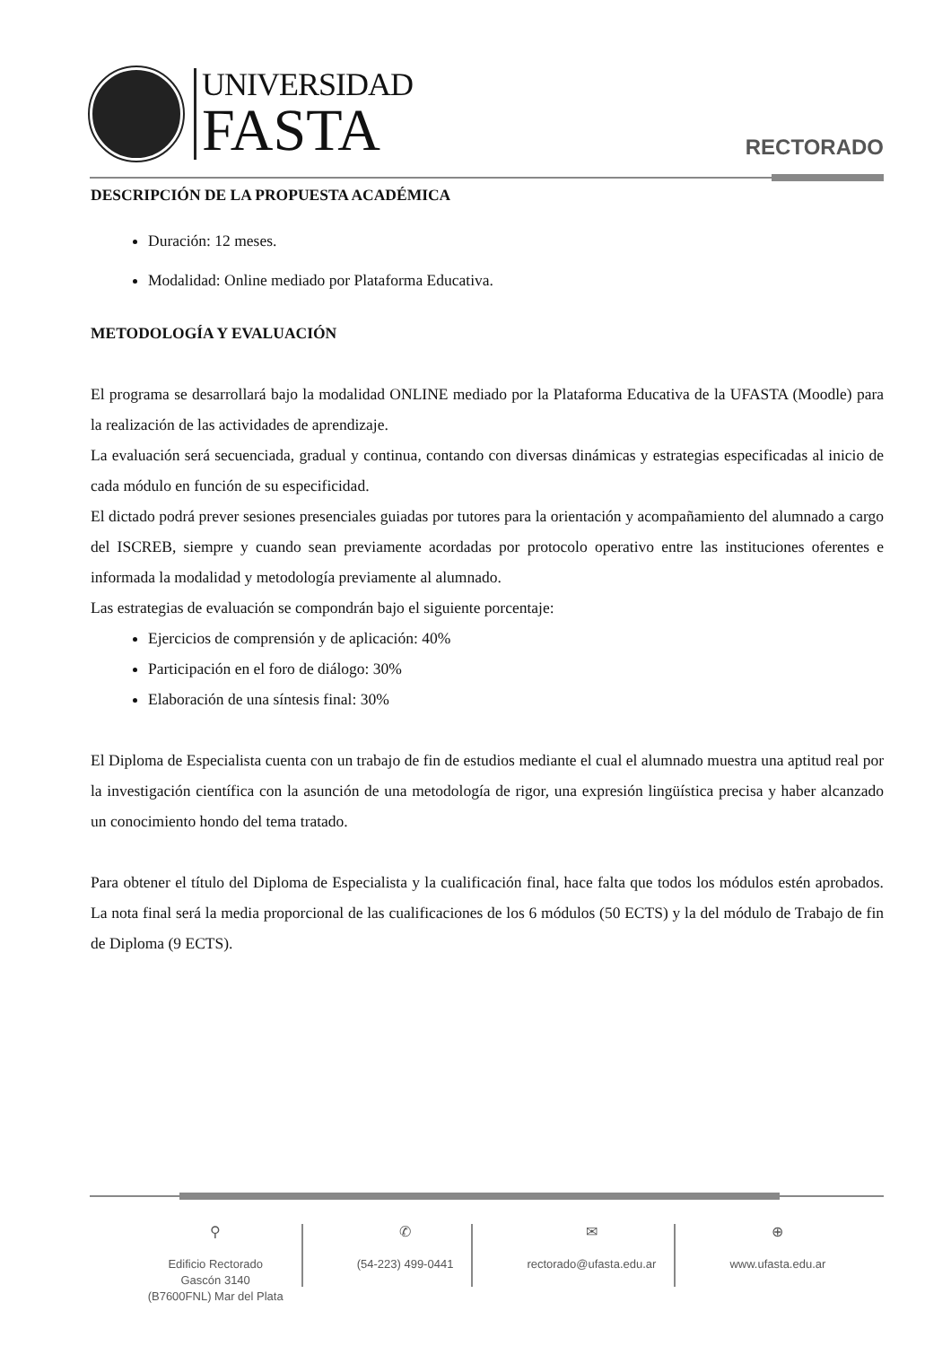UNIVERSIDAD
FASTA
RECTORADO
DESCRIPCIÓN DE LA PROPUESTA ACADÉMICA
Duración: 12 meses.
Modalidad: Online mediado por Plataforma Educativa.
METODOLOGÍA Y EVALUACIÓN
El programa se desarrollará bajo la modalidad ONLINE mediado por la Plataforma Educativa de la UFASTA (Moodle) para la realización de las actividades de aprendizaje.
La evaluación será secuenciada, gradual y continua, contando con diversas dinámicas y estrategias especificadas al inicio de cada módulo en función de su especificidad.
El dictado podrá prever sesiones presenciales guiadas por tutores para la orientación y acompañamiento del alumnado a cargo del ISCREB, siempre y cuando sean previamente acordadas por protocolo operativo entre las instituciones oferentes e informada la modalidad y metodología previamente al alumnado.
Las estrategias de evaluación se compondrán bajo el siguiente porcentaje:
Ejercicios de comprensión y de aplicación: 40%
Participación en el foro de diálogo: 30%
Elaboración de una síntesis final: 30%
El Diploma de Especialista cuenta con un trabajo de fin de estudios mediante el cual el alumnado muestra una aptitud real por la investigación científica con la asunción de una metodología de rigor, una expresión lingüística precisa y haber alcanzado un conocimiento hondo del tema tratado.
Para obtener el título del Diploma de Especialista y la cualificación final, hace falta que todos los módulos estén aprobados. La nota final será la media proporcional de las cualificaciones de los 6 módulos (50 ECTS) y la del módulo de Trabajo de fin de Diploma (9 ECTS).
⚲
Edificio Rectorado
Gascón 3140
(B7600FNL) Mar del Plata
✆
(54-223) 499-0441
✉
rectorado@ufasta.edu.ar
⊕
www.ufasta.edu.ar